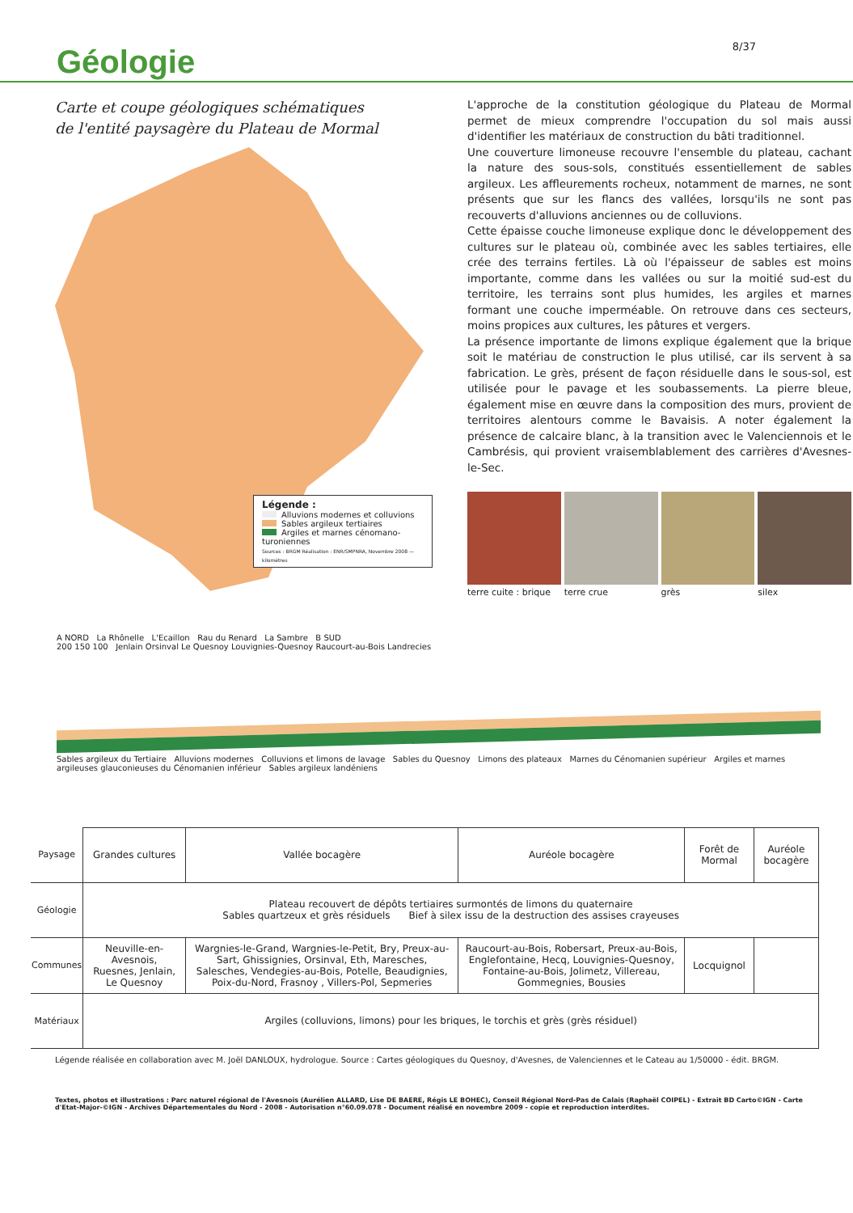Géologie
8/37
Carte et coupe géologiques schématiques
de l'entité paysagère du Plateau de Mormal
Légende :
Alluvions modernes et colluvions
Sables argileux tertiaires
Argiles et marnes cénomano-turoniennes
Sources : BRGM Réalisation : ENR/SMPNRA, Novembre 2008 — kilomètres
L'approche de la constitution géologique du Plateau de Mormal permet de mieux comprendre l'occupation du sol mais aussi d'identifier les matériaux de construction du bâti traditionnel.
Une couverture limoneuse recouvre l'ensemble du plateau, cachant la nature des sous-sols, constitués essentiellement de sables argileux. Les affleurements rocheux, notamment de marnes, ne sont présents que sur les flancs des vallées, lorsqu'ils ne sont pas recouverts d'alluvions anciennes ou de colluvions.
Cette épaisse couche limoneuse explique donc le développement des cultures sur le plateau où, combinée avec les sables tertiaires, elle crée des terrains fertiles. Là où l'épaisseur de sables est moins importante, comme dans les vallées ou sur la moitié sud-est du territoire, les terrains sont plus humides, les argiles et marnes formant une couche imperméable. On retrouve dans ces secteurs, moins propices aux cultures, les pâtures et vergers.
La présence importante de limons explique également que la brique soit le matériau de construction le plus utilisé, car ils servent à sa fabrication. Le grès, présent de façon résiduelle dans le sous-sol, est utilisée pour le pavage et les soubassements. La pierre bleue, également mise en œuvre dans la composition des murs, provient de territoires alentours comme le Bavaisis. A noter également la présence de calcaire blanc, à la transition avec le Valenciennois et le Cambrésis, qui provient vraisemblablement des carrières d'Avesnes-le-Sec.
terre cuite : brique
terre crue grès silex
A NORD La Rhônelle L'Ecaillon Rau du Renard La Sambre B SUD
200 150 100 Jenlain Orsinval Le Quesnoy Louvignies-Quesnoy Raucourt-au-Bois Landrecies
Sables argileux du Tertiaire Alluvions modernes Colluvions et limons de lavage Sables du Quesnoy Limons des plateaux Marnes du Cénomanien supérieur Argiles et marnes argileuses glauconieuses du Cénomanien inférieur Sables argileux landéniens
| Paysage | Grandes cultures | Vallée bocagère | Auréole bocagère | Forêt de Mormal | Auréole bocagère |
| Géologie | Plateau recouvert de dépôts tertiaires surmontés de limons du quaternaire Sables quartzeux et grès résiduels Bief à silex issu de la destruction des assises crayeuses | | | | |
| Communes | Neuville-en-Avesnois, Ruesnes, Jenlain, Le Quesnoy | Wargnies-le-Grand, Wargnies-le-Petit, Bry, Preux-au-Sart, Ghissignies, Orsinval, Eth, Maresches, Salesches, Vendegies-au-Bois, Potelle, Beaudignies, Poix-du-Nord, Frasnoy , Villers-Pol, Sepmeries | Raucourt-au-Bois, Robersart, Preux-au-Bois, Englefontaine, Hecq, Louvignies-Quesnoy, Fontaine-au-Bois, Jolimetz, Villereau, Gommegnies, Bousies | Locquignol | |
| Matériaux | Argiles (colluvions, limons) pour les briques, le torchis et grès (grès résiduel) | | | | |
Légende réalisée en collaboration avec M. Joël DANLOUX, hydrologue. Source : Cartes géologiques du Quesnoy, d'Avesnes, de Valenciennes et le Cateau au 1/50000 - édit. BRGM.
Textes, photos et illustrations : Parc naturel régional de l'Avesnois (Aurélien ALLARD, Lise DE BAERE, Régis LE BOHEC), Conseil Régional Nord-Pas de Calais (Raphaël COIPEL) - Extrait BD Carto©IGN - Carte d'Etat-Major-©IGN - Archives Départementales du Nord - 2008 - Autorisation n°60.09.078 - Document réalisé en novembre 2009 - copie et reproduction interdites.